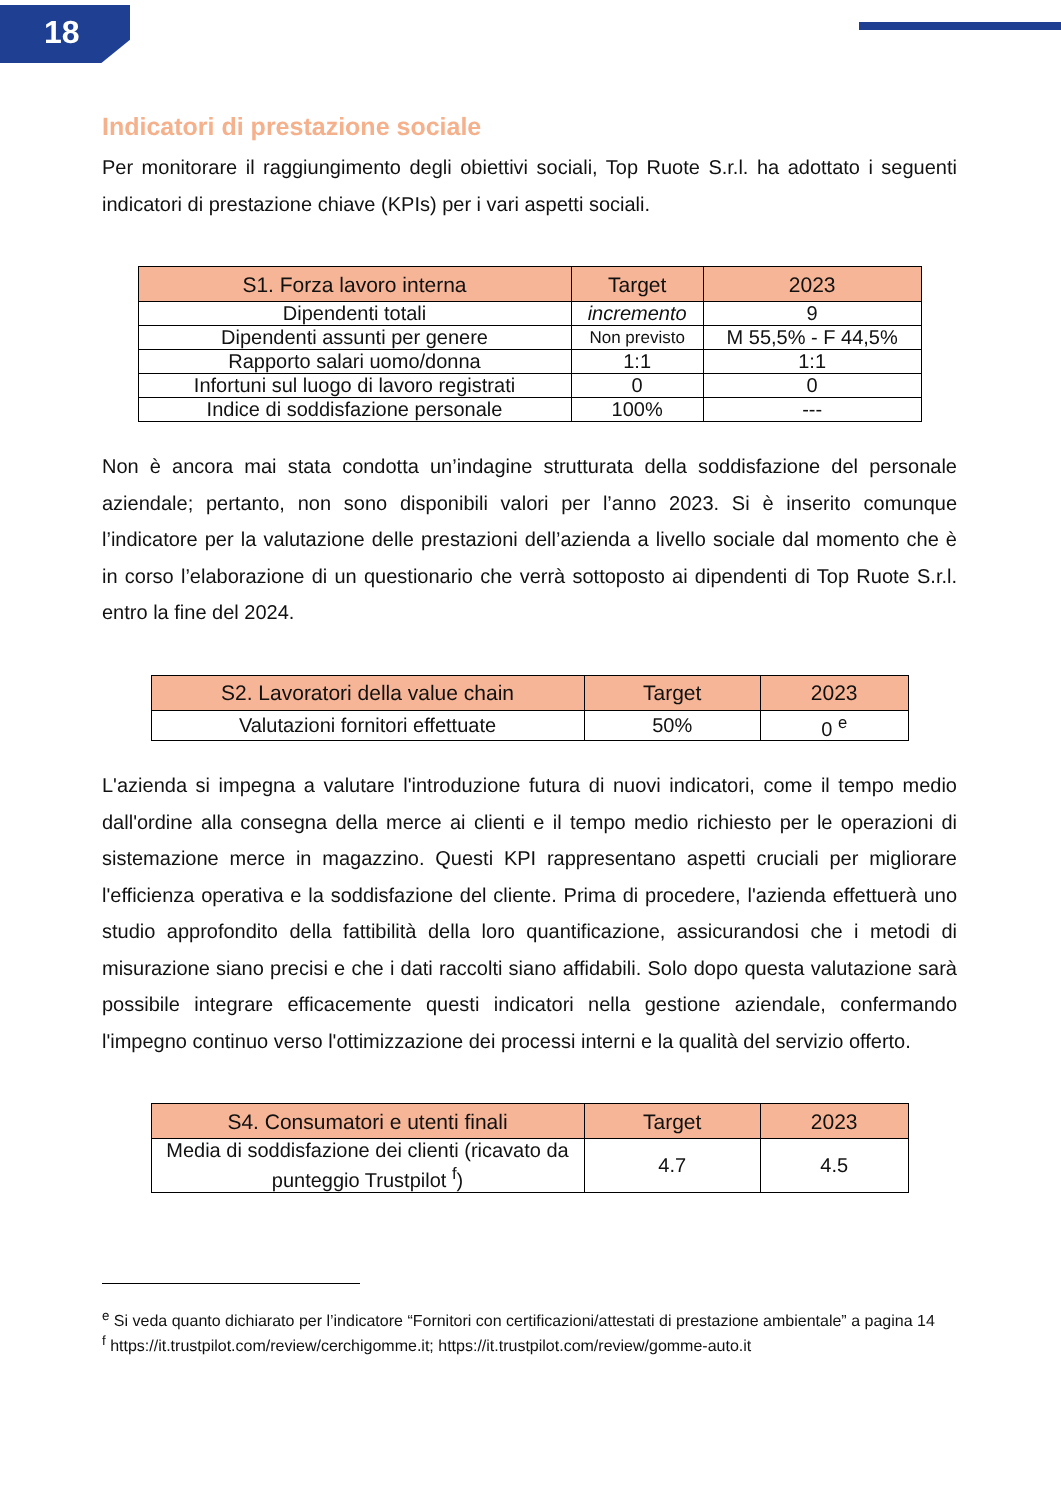18
Indicatori di prestazione sociale
Per monitorare il raggiungimento degli obiettivi sociali, Top Ruote S.r.l. ha adottato i seguenti indicatori di prestazione chiave (KPIs) per i vari aspetti sociali.
| S1. Forza lavoro interna | Target | 2023 |
| --- | --- | --- |
| Dipendenti totali | incremento | 9 |
| Dipendenti assunti per genere | Non previsto | M 55,5% - F 44,5% |
| Rapporto salari uomo/donna | 1:1 | 1:1 |
| Infortuni sul luogo di lavoro registrati | 0 | 0 |
| Indice di soddisfazione personale | 100% | --- |
Non è ancora mai stata condotta un’indagine strutturata della soddisfazione del personale aziendale; pertanto, non sono disponibili valori per l’anno 2023. Si è inserito comunque l’indicatore per la valutazione delle prestazioni dell’azienda a livello sociale dal momento che è in corso l’elaborazione di un questionario che verrà sottoposto ai dipendenti di Top Ruote S.r.l. entro la fine del 2024.
| S2. Lavoratori della value chain | Target | 2023 |
| --- | --- | --- |
| Valutazioni fornitori effettuate | 50% | 0 <sup>e</sup> |
L'azienda si impegna a valutare l'introduzione futura di nuovi indicatori, come il tempo medio dall'ordine alla consegna della merce ai clienti e il tempo medio richiesto per le operazioni di sistemazione merce in magazzino. Questi KPI rappresentano aspetti cruciali per migliorare l'efficienza operativa e la soddisfazione del cliente. Prima di procedere, l'azienda effettuerà uno studio approfondito della fattibilità della loro quantificazione, assicurandosi che i metodi di misurazione siano precisi e che i dati raccolti siano affidabili. Solo dopo questa valutazione sarà possibile integrare efficacemente questi indicatori nella gestione aziendale, confermando l'impegno continuo verso l'ottimizzazione dei processi interni e la qualità del servizio offerto.
| S4. Consumatori e utenti finali | Target | 2023 |
| --- | --- | --- |
| Media di soddisfazione dei clienti (ricavato da punteggio Trustpilot <sup>f</sup>) | 4.7 | 4.5 |
<sup>e</sup> Si veda quanto dichiarato per l’indicatore “Fornitori con certificazioni/attestati di prestazione ambientale” a pagina 14
<sup>f</sup> https://it.trustpilot.com/review/cerchigomme.it; https://it.trustpilot.com/review/gomme-auto.it